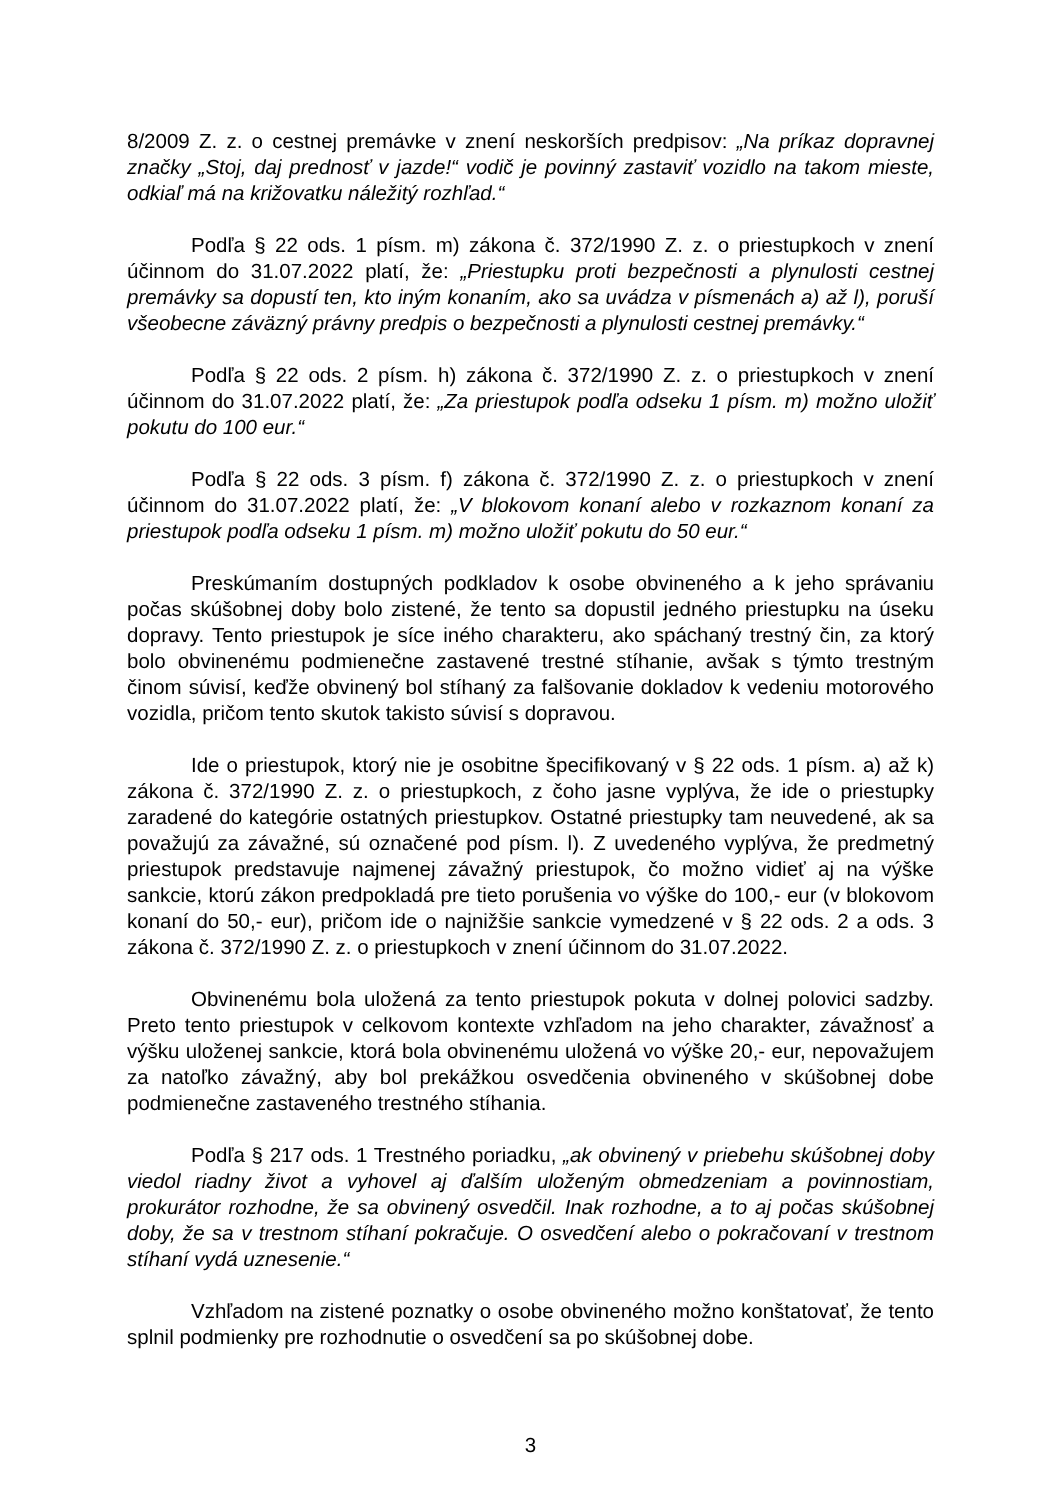8/2009 Z. z. o cestnej premávke v znení neskorších predpisov: „Na príkaz dopravnej značky „Stoj, daj prednosť v jazde!“ vodič je povinný zastaviť vozidlo na takom mieste, odkiaľ má na križovatku náležitý rozhľad.“
Podľa § 22 ods. 1 písm. m) zákona č. 372/1990 Z. z. o priestupkoch v znení účinnom do 31.07.2022 platí, že: „Priestupku proti bezpečnosti a plynulosti cestnej premávky sa dopustí ten, kto iným konaním, ako sa uvádza v písmenách a) až l), poruší všeobecne záväzný právny predpis o bezpečnosti a plynulosti cestnej premávky.“
Podľa § 22 ods. 2 písm. h) zákona č. 372/1990 Z. z. o priestupkoch v znení účinnom do 31.07.2022 platí, že: „Za priestupok podľa odseku 1 písm. m) možno uložiť pokutu do 100 eur.“
Podľa § 22 ods. 3 písm. f) zákona č. 372/1990 Z. z. o priestupkoch v znení účinnom do 31.07.2022 platí, že: „V blokovom konaní alebo v rozkaznom konaní za priestupok podľa odseku 1 písm. m) možno uložiť pokutu do 50 eur.“
Preskúmaním dostupných podkladov k osobe obvineného a k jeho správaniu počas skúšobnej doby bolo zistené, že tento sa dopustil jedného priestupku na úseku dopravy. Tento priestupok je síce iného charakteru, ako spáchaný trestný čin, za ktorý bolo obvinenému podmienečne zastavené trestné stíhanie, avšak s týmto trestným činom súvisí, keďže obvinený bol stíhaný za falšovanie dokladov k vedeniu motorového vozidla, pričom tento skutok takisto súvisí s dopravou.
Ide o priestupok, ktorý nie je osobitne špecifikovaný v § 22 ods. 1 písm. a) až k) zákona č. 372/1990 Z. z. o priestupkoch, z čoho jasne vyplýva, že ide o priestupky zaradené do kategórie ostatných priestupkov. Ostatné priestupky tam neuvedené, ak sa považujú za závažné, sú označené pod písm. l). Z uvedeného vyplýva, že predmetný priestupok predstavuje najmenej závažný priestupok, čo možno vidieť aj na výške sankcie, ktorú zákon predpokladá pre tieto porušenia vo výške do 100,- eur (v blokovom konaní do 50,- eur), pričom ide o najnižšie sankcie vymedzené v § 22 ods. 2 a ods. 3 zákona č. 372/1990 Z. z. o priestupkoch v znení účinnom do 31.07.2022.
Obvinenému bola uložená za tento priestupok pokuta v dolnej polovici sadzby. Preto tento priestupok v celkovom kontexte vzhľadom na jeho charakter, závažnosť a výšku uloženej sankcie, ktorá bola obvinenému uložená vo výške 20,- eur, nepovažujem za natoľko závažný, aby bol prekážkou osvedčenia obvineného v skúšobnej dobe podmienečne zastaveného trestného stíhania.
Podľa § 217 ods. 1 Trestného poriadku, „ak obvinený v priebehu skúšobnej doby viedol riadny život a vyhovel aj ďalším uloženým obmedzeniam a povinnostiam, prokurátor rozhodne, že sa obvinený osvedčil. Inak rozhodne, a to aj počas skúšobnej doby, že sa v trestnom stíhaní pokračuje. O osvedčení alebo o pokračovaní v trestnom stíhaní vydá uznesenie.“
Vzhľadom na zistené poznatky o osobe obvineného možno konštatovať, že tento splnil podmienky pre rozhodnutie o osvedčení sa po skúšobnej dobe.
3